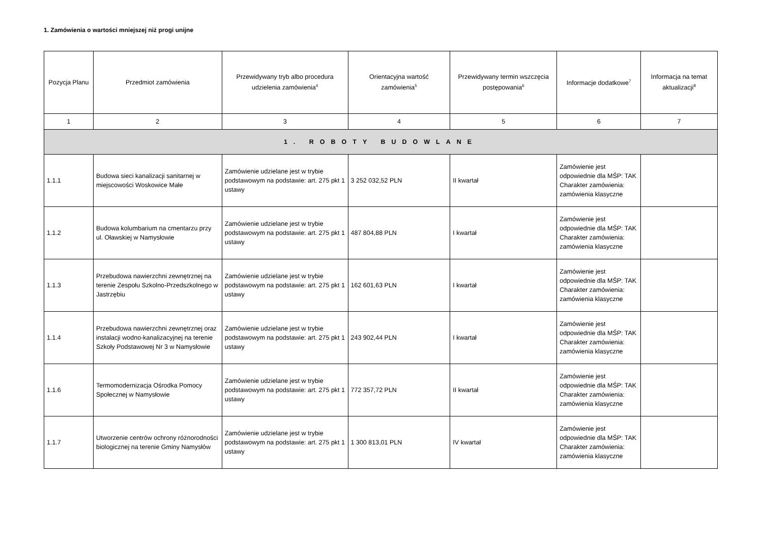1. Zamówienia o wartości mniejszej niż progi unijne
| Pozycja Planu | Przedmiot zamówienia | Przewidywany tryb albo procedura udzielenia zamówienia<sup>4</sup> | Orientacyjna wartość zamówienia<sup>5</sup> | Przewidywany termin wszczęcia postępowania<sup>6</sup> | Informacje dodatkowe<sup>7</sup> | Informacja na temat aktualizacji<sup>8</sup> |
| --- | --- | --- | --- | --- | --- | --- |
| 1 | 2 | 3 | 4 | 5 | 6 | 7 |
| 1. ROBOTY BUDOWLANE | | | | | | |
| 1.1.1 | Budowa sieci kanalizacji sanitarnej w miejscowości Woskowice Małe | Zamówienie udzielane jest w trybie podstawowym na podstawie: art. 275 pkt 1 ustawy | 3 252 032,52 PLN | II kwartał | Zamówienie jest odpowiednie dla MŚP: TAK Charakter zamówienia: zamówienia klasyczne | |
| 1.1.2 | Budowa kolumbarium na cmentarzu przy ul. Oławskiej w Namysłowie | Zamówienie udzielane jest w trybie podstawowym na podstawie: art. 275 pkt 1 ustawy | 487 804,88 PLN | I kwartał | Zamówienie jest odpowiednie dla MŚP: TAK Charakter zamówienia: zamówienia klasyczne | |
| 1.1.3 | Przebudowa nawierzchni zewnętrznej na terenie Zespołu Szkolno-Przedszkolnego w Jastrzębiu | Zamówienie udzielane jest w trybie podstawowym na podstawie: art. 275 pkt 1 ustawy | 162 601,63 PLN | I kwartał | Zamówienie jest odpowiednie dla MŚP: TAK Charakter zamówienia: zamówienia klasyczne | |
| 1.1.4 | Przebudowa nawierzchni zewnętrznej oraz instalacji wodno-kanalizacyjnej na terenie Szkoły Podstawowej Nr 3 w Namysłowie | Zamówienie udzielane jest w trybie podstawowym na podstawie: art. 275 pkt 1 ustawy | 243 902,44 PLN | I kwartał | Zamówienie jest odpowiednie dla MŚP: TAK Charakter zamówienia: zamówienia klasyczne | |
| 1.1.6 | Termomodernizacja Ośrodka Pomocy Społecznej w Namysłowie | Zamówienie udzielane jest w trybie podstawowym na podstawie: art. 275 pkt 1 ustawy | 772 357,72 PLN | II kwartał | Zamówienie jest odpowiednie dla MŚP: TAK Charakter zamówienia: zamówienia klasyczne | |
| 1.1.7 | Utworzenie centrów ochrony różnorodności biologicznej na terenie Gminy Namysłów | Zamówienie udzielane jest w trybie podstawowym na podstawie: art. 275 pkt 1 ustawy | 1 300 813,01 PLN | IV kwartał | Zamówienie jest odpowiednie dla MŚP: TAK Charakter zamówienia: zamówienia klasyczne | |